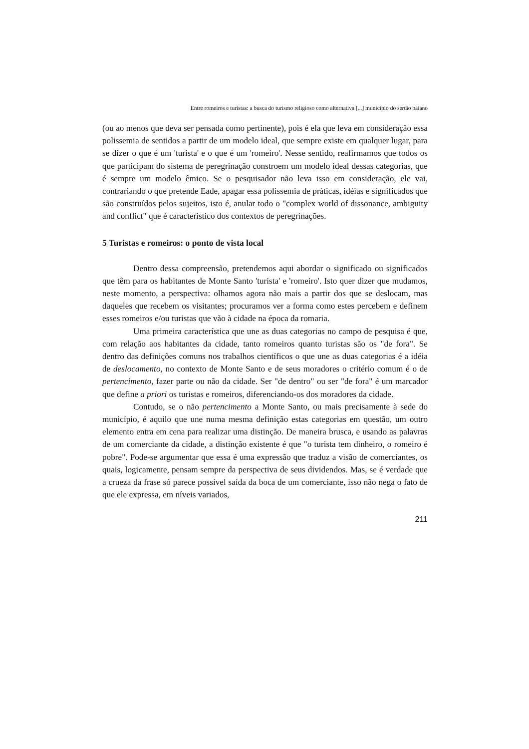Entre romeiros e turistas: a busca do turismo religioso como alternativa [...] município do sertão baiano
(ou ao menos que deva ser pensada como pertinente), pois é ela que leva em consideração essa polissemia de sentidos a partir de um modelo ideal, que sempre existe em qualquer lugar, para se dizer o que é um 'turista' e o que é um 'romeiro'. Nesse sentido, reafirmamos que todos os que participam do sistema de peregrinação constroem um modelo ideal dessas categorias, que é sempre um modelo êmico. Se o pesquisador não leva isso em consideração, ele vai, contrariando o que pretende Eade, apagar essa polissemia de práticas, idéias e significados que são construídos pelos sujeitos, isto é, anular todo o "complex world of dissonance, ambiguity and conflict" que é caracteristico dos contextos de peregrinações.
5 Turistas e romeiros: o ponto de vista local
Dentro dessa compreensão, pretendemos aqui abordar o significado ou significados que têm para os habitantes de Monte Santo 'turista' e 'romeiro'. Isto quer dizer que mudamos, neste momento, a perspectiva: olhamos agora não mais a partir dos que se deslocam, mas daqueles que recebem os visitantes; procuramos ver a forma como estes percebem e definem esses romeiros e/ou turistas que vão à cidade na época da romaria.
Uma primeira característica que une as duas categorias no campo de pesquisa é que, com relação aos habitantes da cidade, tanto romeiros quanto turistas são os "de fora". Se dentro das definições comuns nos trabalhos científicos o que une as duas categorias é a idéia de deslocamento, no contexto de Monte Santo e de seus moradores o critério comum é o de pertencimento, fazer parte ou não da cidade. Ser "de dentro" ou ser "de fora" é um marcador que define a priori os turistas e romeiros, diferenciando-os dos moradores da cidade.
Contudo, se o não pertencimento a Monte Santo, ou mais precisamente à sede do município, é aquilo que une numa mesma definição estas categorias em questão, um outro elemento entra em cena para realizar uma distinção. De maneira brusca, e usando as palavras de um comerciante da cidade, a distinção existente é que "o turista tem dinheiro, o romeiro é pobre". Pode-se argumentar que essa é uma expressão que traduz a visão de comerciantes, os quais, logicamente, pensam sempre da perspectiva de seus dividendos. Mas, se é verdade que a crueza da frase só parece possível saída da boca de um comerciante, isso não nega o fato de que ele expressa, em níveis variados,
211